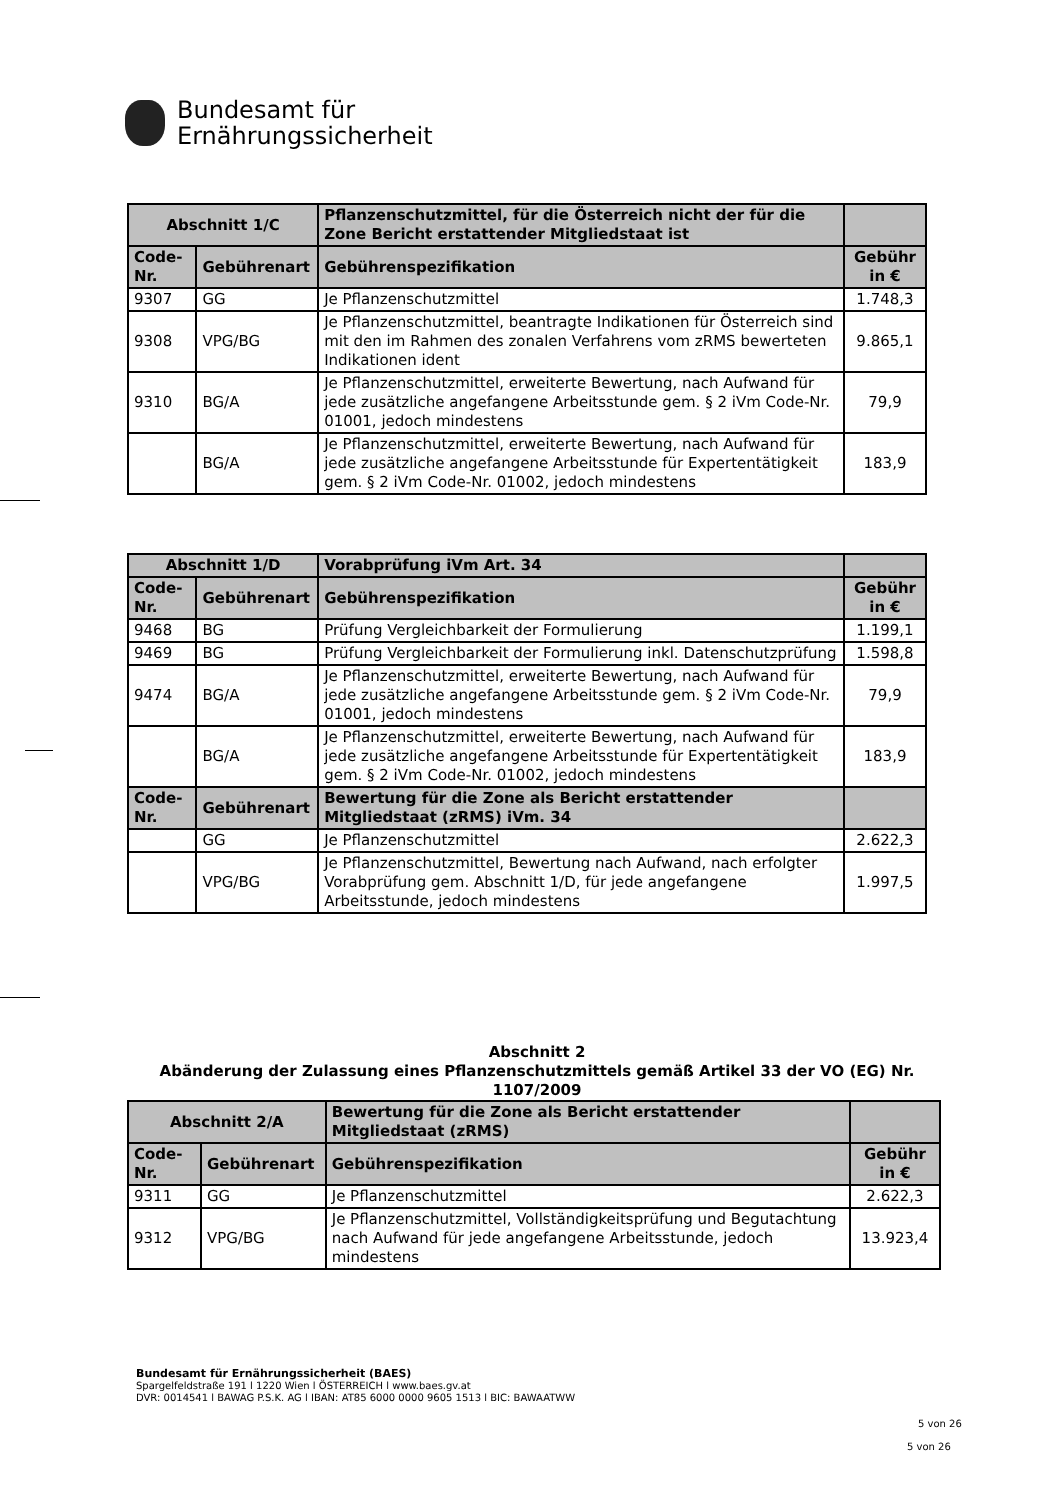Bundesamt für
Ernährungssicherheit
| Abschnitt 1/C | | Pflanzenschutzmittel, für die Österreich nicht der für die Zone Bericht erstattender Mitgliedstaat ist | |
| --- | --- | --- | --- |
| Code-Nr. | Gebührenart | Gebührenspezifikation | Gebühr in € |
| 9307 | GG | Je Pflanzenschutzmittel | 1.748,3 |
| 9308 | VPG/BG | Je Pflanzenschutzmittel, beantragte Indikationen für Österreich sind mit den im Rahmen des zonalen Verfahrens vom zRMS bewerteten Indikationen ident | 9.865,1 |
| 9310 | BG/A | Je Pflanzenschutzmittel, erweiterte Bewertung, nach Aufwand für jede zusätzliche angefangene Arbeitsstunde gem. § 2 iVm Code-Nr. 01001, jedoch mindestens | 79,9 |
| | BG/A | Je Pflanzenschutzmittel, erweiterte Bewertung, nach Aufwand für jede zusätzliche angefangene Arbeitsstunde für Expertentätigkeit gem. § 2 iVm Code-Nr. 01002, jedoch mindestens | 183,9 |
| Abschnitt 1/D | | Vorabprüfung iVm Art. 34 | |
| --- | --- | --- | --- |
| Code-Nr. | Gebührenart | Gebührenspezifikation | Gebühr in € |
| 9468 | BG | Prüfung Vergleichbarkeit der Formulierung | 1.199,1 |
| 9469 | BG | Prüfung Vergleichbarkeit der Formulierung inkl. Datenschutzprüfung | 1.598,8 |
| 9474 | BG/A | Je Pflanzenschutzmittel, erweiterte Bewertung, nach Aufwand für jede zusätzliche angefangene Arbeitsstunde gem. § 2 iVm Code-Nr. 01001, jedoch mindestens | 79,9 |
| | BG/A | Je Pflanzenschutzmittel, erweiterte Bewertung, nach Aufwand für jede zusätzliche angefangene Arbeitsstunde für Expertentätigkeit gem. § 2 iVm Code-Nr. 01002, jedoch mindestens | 183,9 |
| Code-Nr. | Gebührenart | Bewertung für die Zone als Bericht erstattender Mitgliedstaat (zRMS) iVm. 34 | |
| | GG | Je Pflanzenschutzmittel | 2.622,3 |
| | VPG/BG | Je Pflanzenschutzmittel, Bewertung nach Aufwand, nach erfolgter Vorabprüfung gem. Abschnitt 1/D, für jede angefangene Arbeitsstunde, jedoch mindestens | 1.997,5 |
Abschnitt 2
Abänderung der Zulassung eines Pflanzenschutzmittels gemäß Artikel 33 der VO (EG) Nr. 1107/2009
| Abschnitt 2/A | | Bewertung für die Zone als Bericht erstattender Mitgliedstaat (zRMS) | |
| --- | --- | --- | --- |
| Code-Nr. | Gebührenart | Gebührenspezifikation | Gebühr in € |
| 9311 | GG | Je Pflanzenschutzmittel | 2.622,3 |
| 9312 | VPG/BG | Je Pflanzenschutzmittel, Vollständigkeitsprüfung und Begutachtung nach Aufwand für jede angefangene Arbeitsstunde, jedoch mindestens | 13.923,4 |
Bundesamt für Ernährungssicherheit (BAES)
Spargelfeldstraße 191 l 1220 Wien l ÖSTERREICH l www.baes.gv.at
DVR: 0014541 l BAWAG P.S.K. AG l IBAN: AT85 6000 0000 9605 1513 l BIC: BAWAATWW
5 von 26
5 von 26